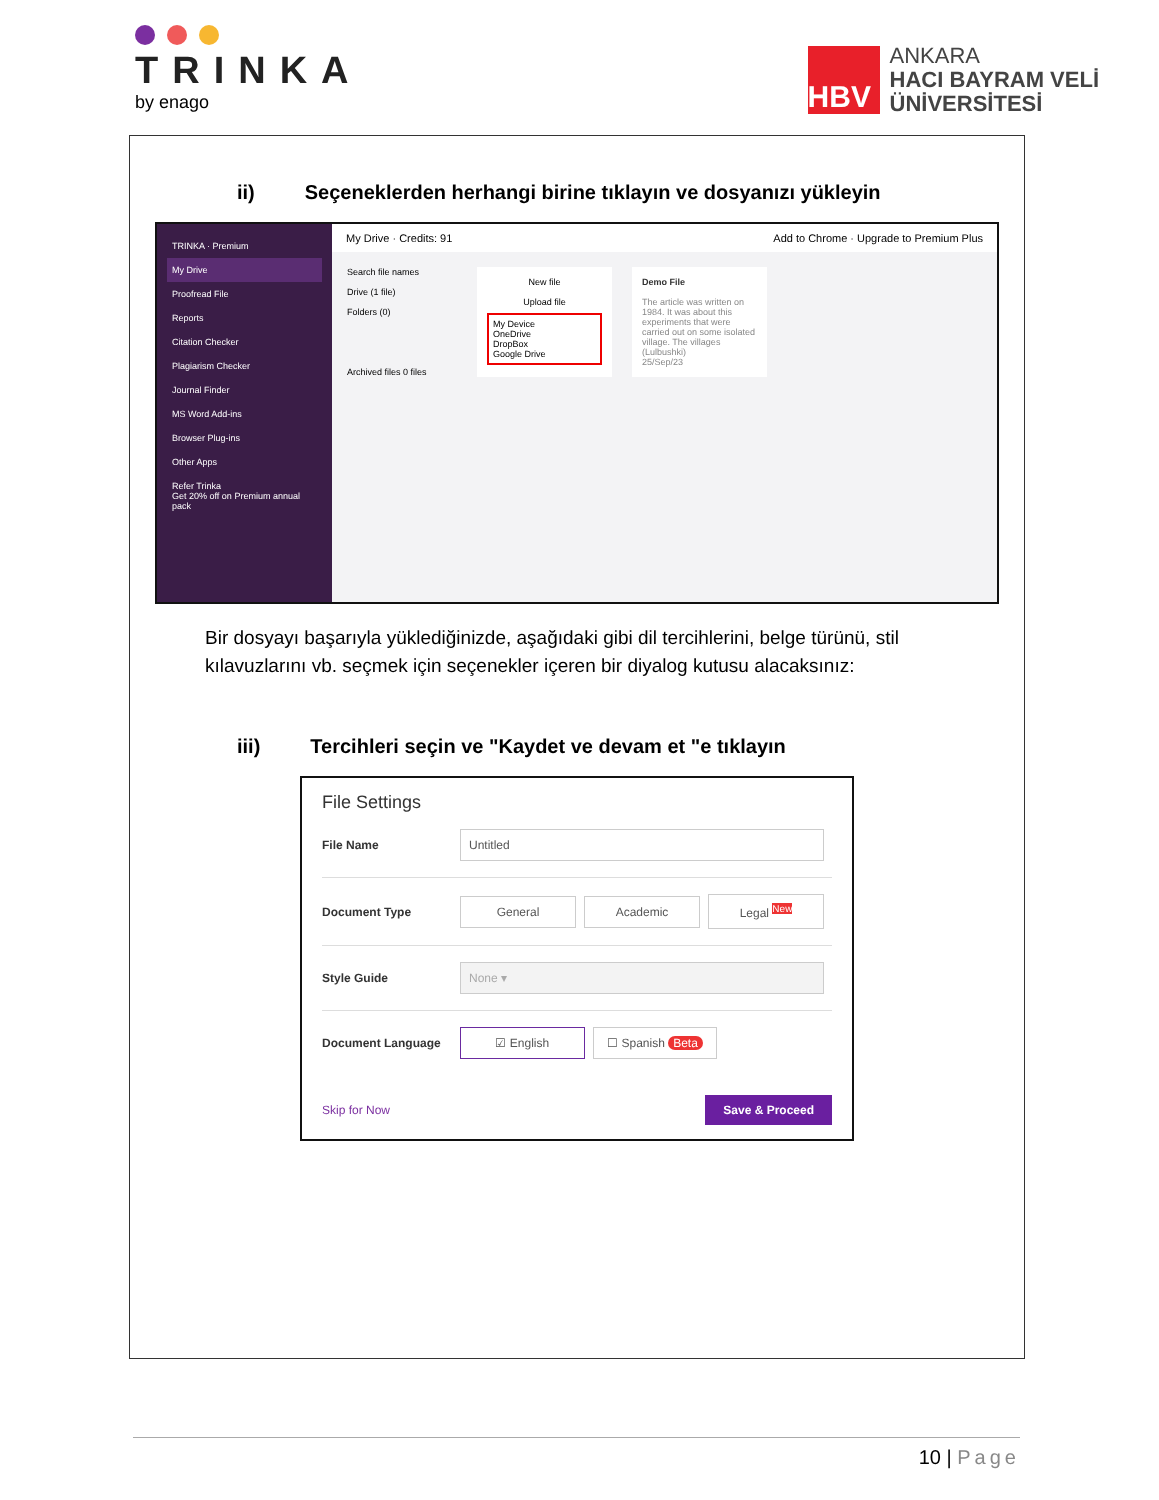TRINKA
by enago
HBV
ANKARA
HACI BAYRAM VELİ
ÜNİVERSİTESİ
ii) Seçeneklerden herhangi birine tıklayın ve dosyanızı yükleyin
TRINKA · Premium
My Drive
Proofread File
Reports
Citation Checker
Plagiarism Checker
Journal Finder
MS Word Add-ins
Browser Plug-ins
Other Apps
Refer Trinka
Get 20% off on Premium annual pack
My Drive · Credits: 91 Add to Chrome · Upgrade to Premium Plus
Search file names
Drive (1 file)
Folders (0)
Archived files 0 files
New file
Upload file
My Device
OneDrive
DropBox
Google Drive
Demo File
The article was written on 1984. It was about this experiments that were carried out on some isolated village. The villages (Lulbushki)
25/Sep/23
Bir dosyayı başarıyla yüklediğinizde, aşağıdaki gibi dil tercihlerini, belge türünü, stil kılavuzlarını vb. seçmek için seçenekler içeren bir diyalog kutusu alacaksınız:
iii) Tercihleri seçin ve "Kaydet ve devam et "e tıklayın
File Settings
File Name
Untitled
Document Type
General Academic Legal <sup>New</sup>
Style Guide
None ▾
Document Language
☑ English ☐ Spanish Beta
Skip for Now Save & Proceed
10 | Page